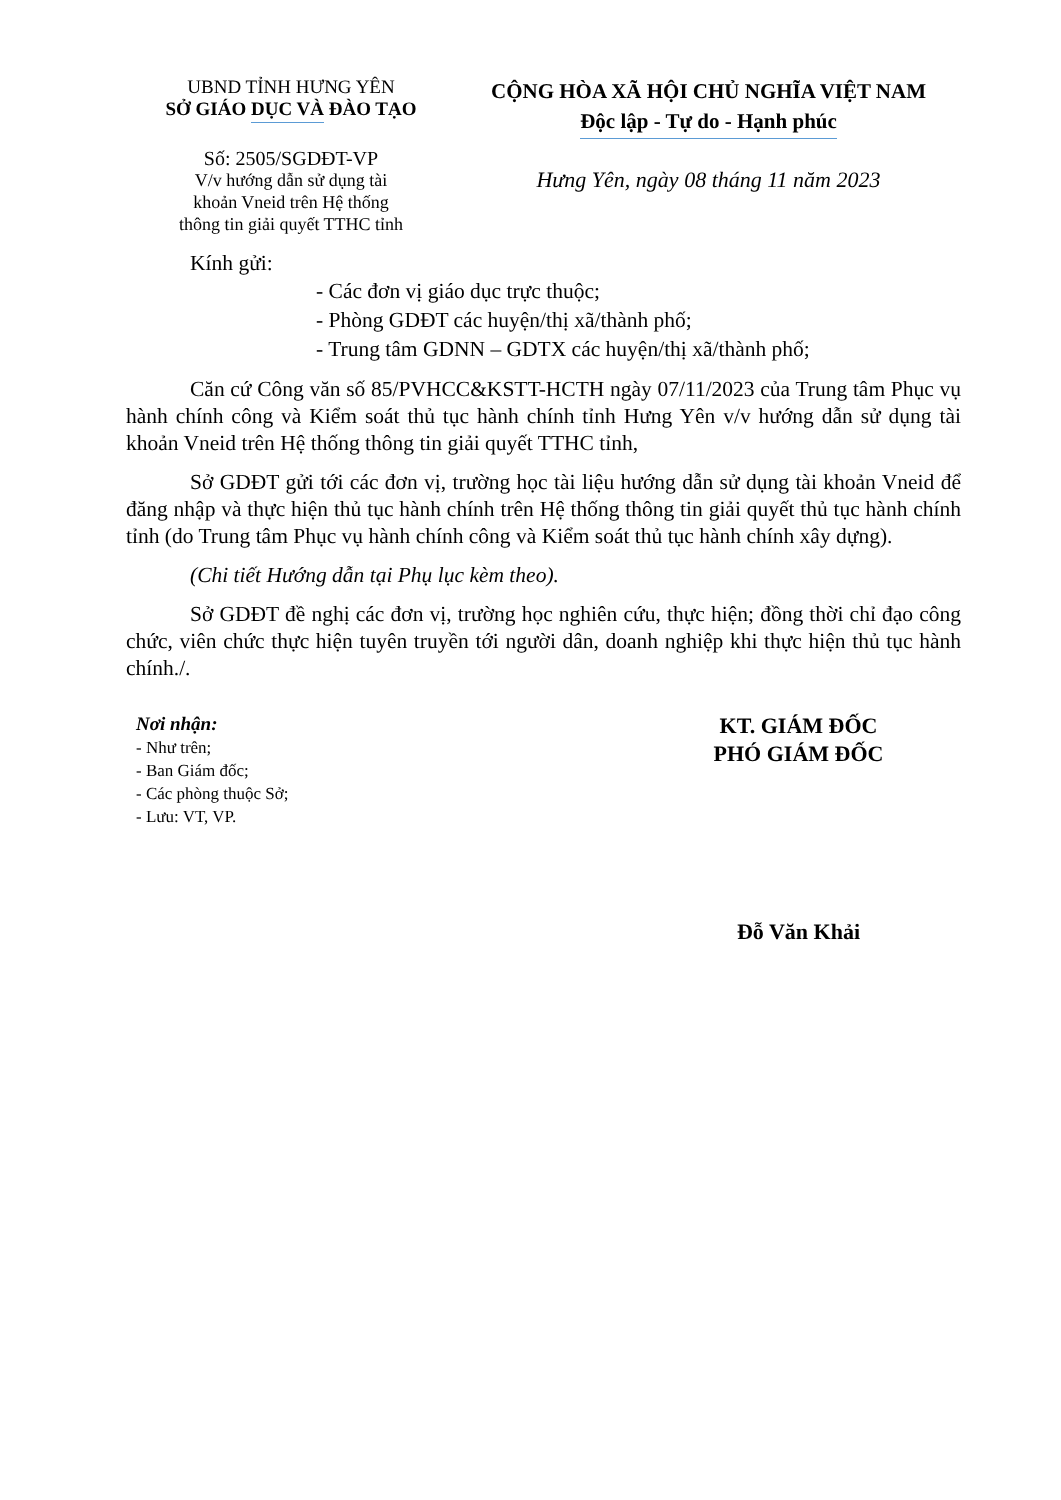UBND TỈNH HƯNG YÊN
SỞ GIÁO DỤC VÀ ĐÀO TẠO
Số: 2505/SGDĐT-VP
V/v hướng dẫn sử dụng tài
khoản Vneid trên Hệ thống
thông tin giải quyết TTHC tỉnh
CỘNG HÒA XÃ HỘI CHỦ NGHĨA VIỆT NAM
Độc lập - Tự do - Hạnh phúc
Hưng Yên, ngày 08 tháng 11 năm 2023
Kính gửi:
- Các đơn vị giáo dục trực thuộc;
- Phòng GDĐT các huyện/thị xã/thành phố;
- Trung tâm GDNN – GDTX các huyện/thị xã/thành phố;
Căn cứ Công văn số 85/PVHCC&KSTT-HCTH ngày 07/11/2023 của Trung tâm Phục vụ hành chính công và Kiểm soát thủ tục hành chính tỉnh Hưng Yên v/v hướng dẫn sử dụng tài khoản Vneid trên Hệ thống thông tin giải quyết TTHC tỉnh,
Sở GDĐT gửi tới các đơn vị, trường học tài liệu hướng dẫn sử dụng tài khoản Vneid để đăng nhập và thực hiện thủ tục hành chính trên Hệ thống thông tin giải quyết thủ tục hành chính tỉnh (do Trung tâm Phục vụ hành chính công và Kiểm soát thủ tục hành chính xây dựng).
(Chi tiết Hướng dẫn tại Phụ lục kèm theo).
Sở GDĐT đề nghị các đơn vị, trường học nghiên cứu, thực hiện; đồng thời chỉ đạo công chức, viên chức thực hiện tuyên truyền tới người dân, doanh nghiệp khi thực hiện thủ tục hành chính./.
Nơi nhận:
- Như trên;
- Ban Giám đốc;
- Các phòng thuộc Sở;
- Lưu: VT, VP.
KT. GIÁM ĐỐC
PHÓ GIÁM ĐỐC
Đỗ Văn Khải